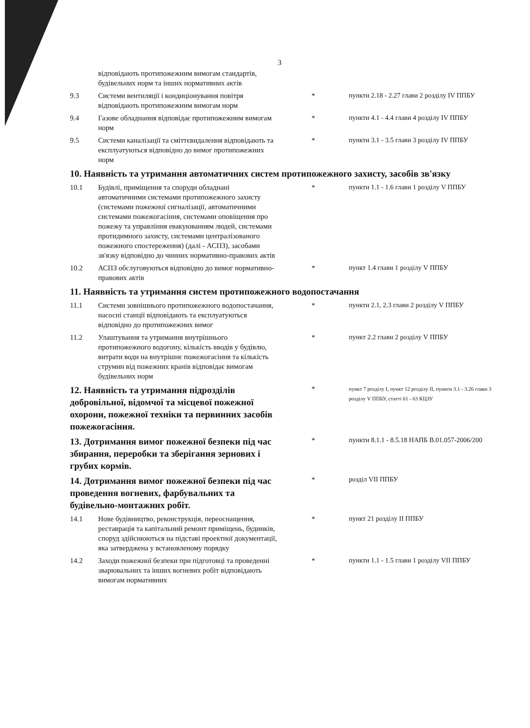3
| | відповідають протипожежним вимогам стандартів, будівельних норм та інших нормативних актів | | |
| 9.3 | Системи вентиляції і кондиціонування повітря відповідають протипожежним вимогам норм | * | пункти 2.18 - 2.27 глави 2 розділу IV ППБУ |
| 9.4 | Газове обладнання відповідає протипожежним вимогам норм | * | пункти 4.1 - 4.4 глави 4 розділу IV ППБУ |
| 9.5 | Системи каналізації та сміттєвидалення відповідають та експлуатуються відповідно до вимог протипожежних норм | * | пункти 3.1 - 3.5 глави 3 розділу IV ППБУ |
| 10. Наявність та утримання автоматичних систем протипожежного захисту, засобів зв'язку | | | |
| 10.1 | Будівлі, приміщення та споруди обладнані автоматичними системами протипожежного захисту (системами пожежної сигналізації, автоматичними системами пожежогасіння, системами оповіщення про пожежу та управління евакуюванням людей, системами протидимного захисту, системами централізованого пожежного спостереження) (далі - АСПЗ), засобами зв'язку відповідно до чинних нормативно-правових актів | * | пункти 1.1 - 1.6 глави 1 розділу V ППБУ |
| 10.2 | АСПЗ обслуговуються відповідно до вимог нормативно-правових актів | * | пункт 1.4 глави 1 розділу V ППБУ |
| 11. Наявність та утримання систем протипожежного водопостачання | | | |
| 11.1 | Системи зовнішнього протипожежного водопостачання, насосні станції відповідають та експлуатуються відповідно до протипожежних вимог | * | пункти 2.1, 2.3 глави 2 розділу V ППБУ |
| 11.2 | Улаштування та утримання внутрішнього протипожежного водогону, кількість вводів у будівлю, витрати води на внутрішнє пожежогасіння та кількість струмин від пожежних кранів відповідає вимогам будівельних норм | * | пункт 2.2 глави 2 розділу V ППБУ |
| 12. Наявність та утримання підрозділів добровільної, відомчої та місцевої пожежної охорони, пожежної техніки та первинних засобів пожежогасіння. | | * | пункт 7 розділу I, пункт 12 розділу II, пункти 3.1 - 3.26 глави 3 розділу V ППБУ, статті 61 - 63 КЦЗУ |
| 13. Дотримання вимог пожежної безпеки під час збирання, переробки та зберігання зернових і грубих кормів. | | * | пункти 8.1.1 - 8.5.18 НАПБ В.01.057-2006/200 |
| 14. Дотримання вимог пожежної безпеки під час проведення вогневих, фарбувальних та будівельно-монтажних робіт. | | * | розділ VII ППБУ |
| 14.1 | Нове будівництво, реконструкція, переоснащення, реставрація та капітальний ремонт приміщень, будинків, споруд здійснюються на підставі проектної документації, яка затверджена у встановленому порядку | * | пункт 21 розділу II ППБУ |
| 14.2 | Заходи пожежної безпеки при підготовці та проведенні зварювальних та інших вогневих робіт відповідають вимогам нормативних | * | пункти 1.1 - 1.5 глави 1 розділу VII ППБУ |